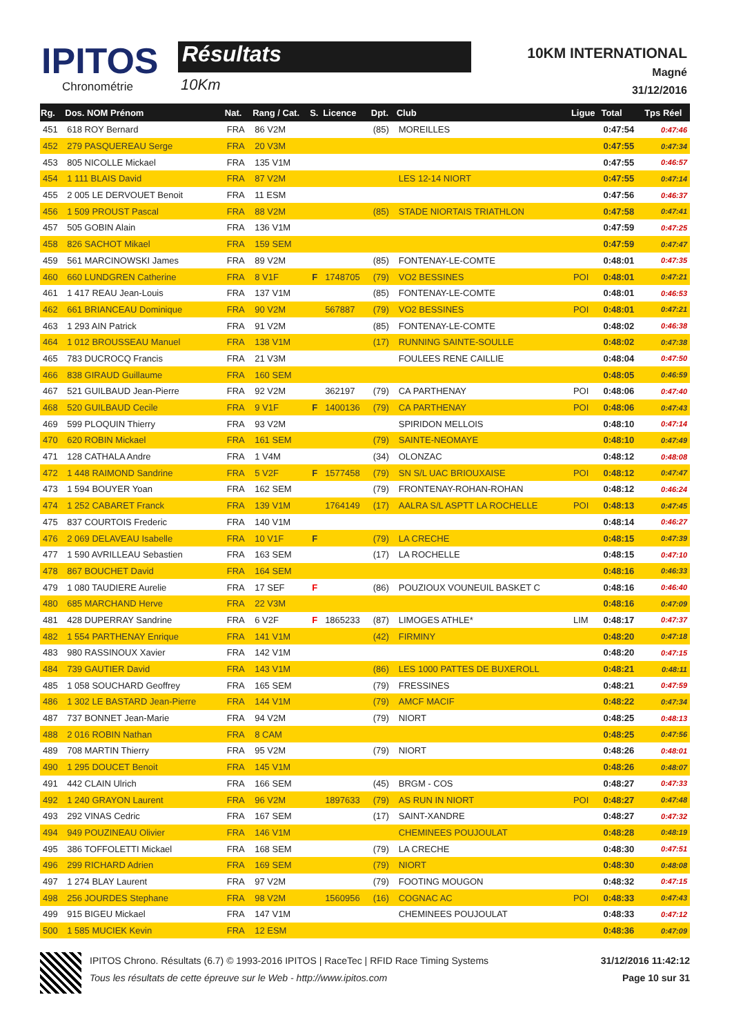IPITOS
Chronométrie
Résultats
10Km
10KM INTERNATIONAL
Magné
31/12/2016
| Rg. | Dos. NOM Prénom | Nat. | Rang / Cat. | S. | Licence | Dpt. | Club | Ligue | Total | Tps Réel |
| --- | --- | --- | --- | --- | --- | --- | --- | --- | --- | --- |
| 451 | 618 ROY Bernard | FRA | 86 V2M | | | (85) | MOREILLES | | 0:47:54 | 0:47:46 |
| 452 | 279 PASQUEREAU Serge | FRA | 20 V3M | | | | | | 0:47:55 | 0:47:34 |
| 453 | 805 NICOLLE Mickael | FRA | 135 V1M | | | | | | 0:47:55 | 0:46:57 |
| 454 | 1 111 BLAIS David | FRA | 87 V2M | | | | LES 12-14 NIORT | | 0:47:55 | 0:47:14 |
| 455 | 2 005 LE DERVOUET Benoit | FRA | 11 ESM | | | | | | 0:47:56 | 0:46:37 |
| 456 | 1 509 PROUST Pascal | FRA | 88 V2M | | | (85) | STADE NIORTAIS TRIATHLON | | 0:47:58 | 0:47:41 |
| 457 | 505 GOBIN Alain | FRA | 136 V1M | | | | | | 0:47:59 | 0:47:25 |
| 458 | 826 SACHOT Mikael | FRA | 159 SEM | | | | | | 0:47:59 | 0:47:47 |
| 459 | 561 MARCINOWSKI James | FRA | 89 V2M | | | (85) | FONTENAY-LE-COMTE | | 0:48:01 | 0:47:35 |
| 460 | 660 LUNDGREN Catherine | FRA | 8 V1F | F | 1748705 | (79) | VO2 BESSINES | POI | 0:48:01 | 0:47:21 |
| 461 | 1 417 REAU Jean-Louis | FRA | 137 V1M | | | (85) | FONTENAY-LE-COMTE | | 0:48:01 | 0:46:53 |
| 462 | 661 BRIANCEAU Dominique | FRA | 90 V2M | | 567887 | (79) | VO2 BESSINES | POI | 0:48:01 | 0:47:21 |
| 463 | 1 293 AIN Patrick | FRA | 91 V2M | | | (85) | FONTENAY-LE-COMTE | | 0:48:02 | 0:46:38 |
| 464 | 1 012 BROUSSEAU Manuel | FRA | 138 V1M | | | (17) | RUNNING SAINTE-SOULLE | | 0:48:02 | 0:47:38 |
| 465 | 783 DUCROCQ Francis | FRA | 21 V3M | | | | FOULEES RENE CAILLIE | | 0:48:04 | 0:47:50 |
| 466 | 838 GIRAUD Guillaume | FRA | 160 SEM | | | | | | 0:48:05 | 0:46:59 |
| 467 | 521 GUILBAUD Jean-Pierre | FRA | 92 V2M | | 362197 | (79) | CA PARTHENAY | POI | 0:48:06 | 0:47:40 |
| 468 | 520 GUILBAUD Cecile | FRA | 9 V1F | F | 1400136 | (79) | CA PARTHENAY | POI | 0:48:06 | 0:47:43 |
| 469 | 599 PLOQUIN Thierry | FRA | 93 V2M | | | | SPIRIDON MELLOIS | | 0:48:10 | 0:47:14 |
| 470 | 620 ROBIN Mickael | FRA | 161 SEM | | | (79) | SAINTE-NEOMAYE | | 0:48:10 | 0:47:49 |
| 471 | 128 CATHALA Andre | FRA | 1 V4M | | | (34) | OLONZAC | | 0:48:12 | 0:48:08 |
| 472 | 1 448 RAIMOND Sandrine | FRA | 5 V2F | F | 1577458 | (79) | SN S/L UAC BRIOUXAISE | POI | 0:48:12 | 0:47:47 |
| 473 | 1 594 BOUYER Yoan | FRA | 162 SEM | | | (79) | FRONTENAY-ROHAN-ROHAN | | 0:48:12 | 0:46:24 |
| 474 | 1 252 CABARET Franck | FRA | 139 V1M | | 1764149 | (17) | AALRA S/L ASPTT LA ROCHELLE | POI | 0:48:13 | 0:47:45 |
| 475 | 837 COURTOIS Frederic | FRA | 140 V1M | | | | | | 0:48:14 | 0:46:27 |
| 476 | 2 069 DELAVEAU Isabelle | FRA | 10 V1F | F | | (79) | LA CRECHE | | 0:48:15 | 0:47:39 |
| 477 | 1 590 AVRILLEAU Sebastien | FRA | 163 SEM | | | (17) | LA ROCHELLE | | 0:48:15 | 0:47:10 |
| 478 | 867 BOUCHET David | FRA | 164 SEM | | | | | | 0:48:16 | 0:46:33 |
| 479 | 1 080 TAUDIERE Aurelie | FRA | 17 SEF | F | | (86) | POUZIOUX VOUNEUIL BASKET C | | 0:48:16 | 0:46:40 |
| 480 | 685 MARCHAND Herve | FRA | 22 V3M | | | | | | 0:48:16 | 0:47:09 |
| 481 | 428 DUPERRAY Sandrine | FRA | 6 V2F | F | 1865233 | (87) | LIMOGES ATHLE* | LIM | 0:48:17 | 0:47:37 |
| 482 | 1 554 PARTHENAY Enrique | FRA | 141 V1M | | | (42) | FIRMINY | | 0:48:20 | 0:47:18 |
| 483 | 980 RASSINOUX Xavier | FRA | 142 V1M | | | | | | 0:48:20 | 0:47:15 |
| 484 | 739 GAUTIER David | FRA | 143 V1M | | | (86) | LES 1000 PATTES DE BUXEROLL | | 0:48:21 | 0:48:11 |
| 485 | 1 058 SOUCHARD Geoffrey | FRA | 165 SEM | | | (79) | FRESSINES | | 0:48:21 | 0:47:59 |
| 486 | 1 302 LE BASTARD Jean-Pierre | FRA | 144 V1M | | | (79) | AMCF MACIF | | 0:48:22 | 0:47:34 |
| 487 | 737 BONNET Jean-Marie | FRA | 94 V2M | | | (79) | NIORT | | 0:48:25 | 0:48:13 |
| 488 | 2 016 ROBIN Nathan | FRA | 8 CAM | | | | | | 0:48:25 | 0:47:56 |
| 489 | 708 MARTIN Thierry | FRA | 95 V2M | | | (79) | NIORT | | 0:48:26 | 0:48:01 |
| 490 | 1 295 DOUCET Benoit | FRA | 145 V1M | | | | | | 0:48:26 | 0:48:07 |
| 491 | 442 CLAIN Ulrich | FRA | 166 SEM | | | (45) | BRGM - COS | | 0:48:27 | 0:47:33 |
| 492 | 1 240 GRAYON Laurent | FRA | 96 V2M | | 1897633 | (79) | AS RUN IN NIORT | POI | 0:48:27 | 0:47:48 |
| 493 | 292 VINAS Cedric | FRA | 167 SEM | | | (17) | SAINT-XANDRE | | 0:48:27 | 0:47:32 |
| 494 | 949 POUZINEAU Olivier | FRA | 146 V1M | | | | CHEMINEES POUJOULAT | | 0:48:28 | 0:48:19 |
| 495 | 386 TOFFOLETTI Mickael | FRA | 168 SEM | | | (79) | LA CRECHE | | 0:48:30 | 0:47:51 |
| 496 | 299 RICHARD Adrien | FRA | 169 SEM | | | (79) | NIORT | | 0:48:30 | 0:48:08 |
| 497 | 1 274 BLAY Laurent | FRA | 97 V2M | | | (79) | FOOTING MOUGON | | 0:48:32 | 0:47:15 |
| 498 | 256 JOURDES Stephane | FRA | 98 V2M | | 1560956 | (16) | COGNAC AC | POI | 0:48:33 | 0:47:43 |
| 499 | 915 BIGEU Mickael | FRA | 147 V1M | | | | CHEMINEES POUJOULAT | | 0:48:33 | 0:47:12 |
| 500 | 1 585 MUCIEK Kevin | FRA | 12 ESM | | | | | | 0:48:36 | 0:47:09 |
IPITOS Chrono. Résultats (6.7) © 1993-2016 IPITOS | RaceTec | RFID Race Timing Systems
Tous les résultats de cette épreuve sur le Web - http://www.ipitos.com
31/12/2016 11:42:12
Page 10 sur 31